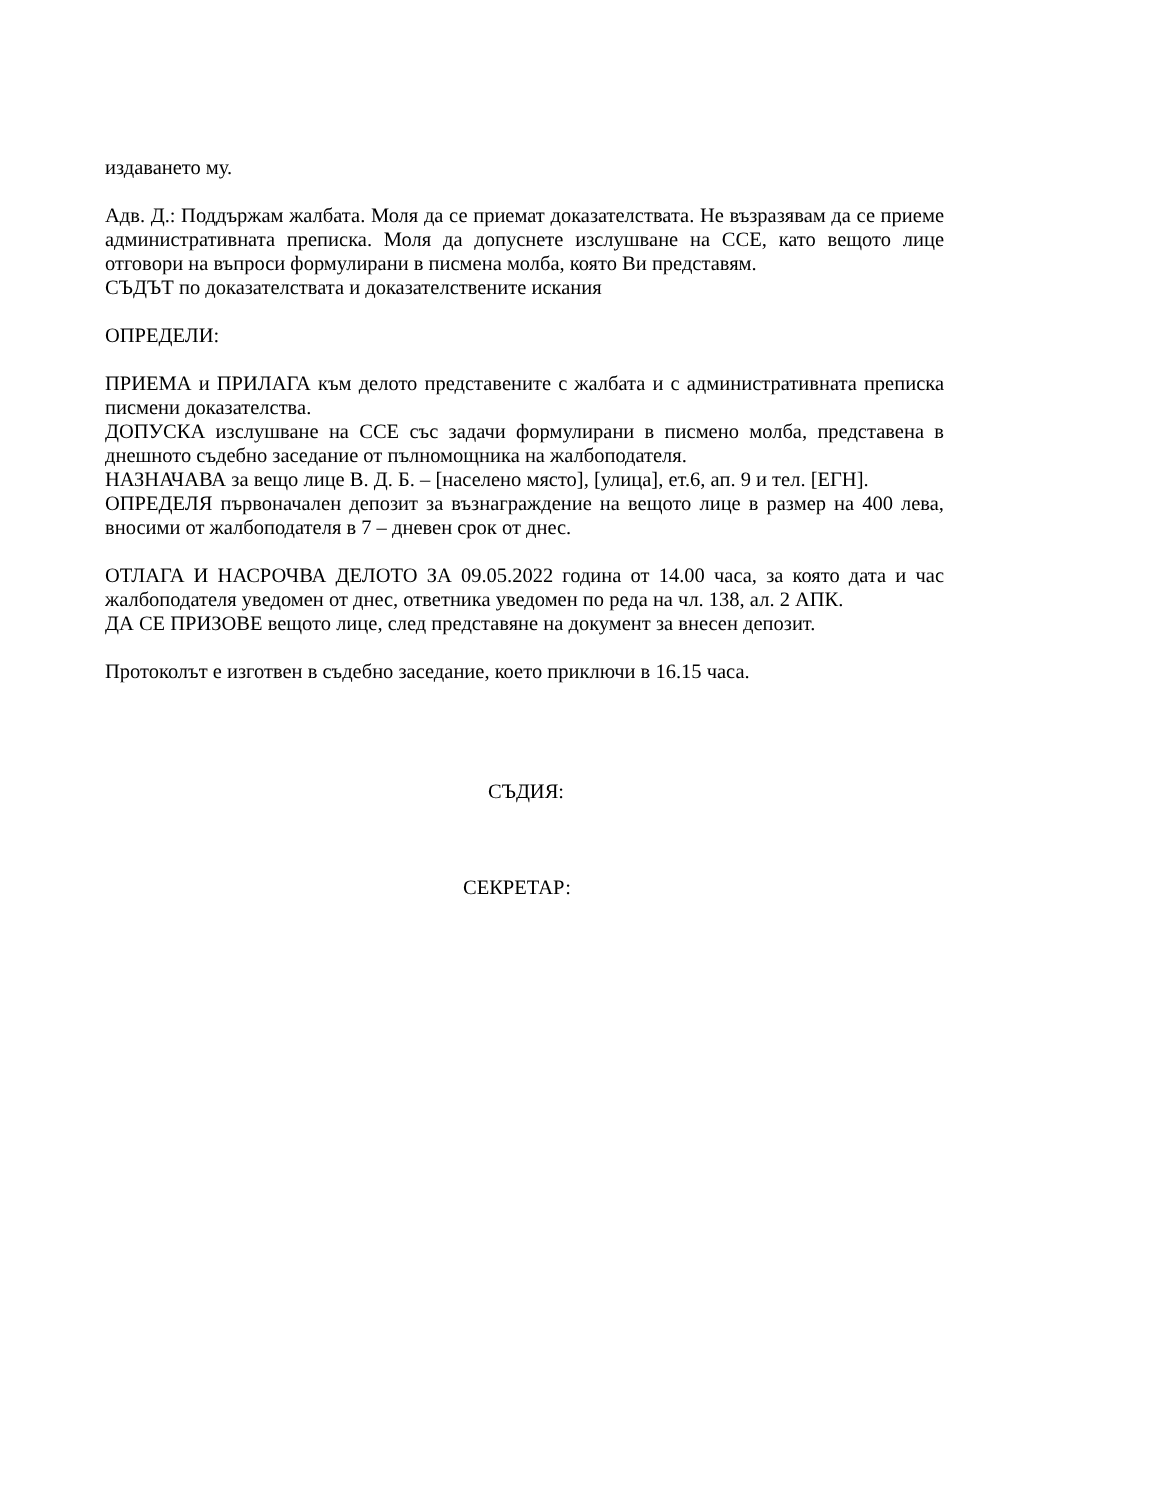издаването му.
Адв. Д.: Поддържам жалбата. Моля да се приемат доказателствата. Не възразявам да се приеме административната преписка. Моля да допуснете изслушване на ССЕ, като вещото лице отговори на въпроси формулирани в писмена молба, която Ви представям.
СЪДЪТ по доказателствата и доказателствените искания
ОПРЕДЕЛИ:
ПРИЕМА и ПРИЛАГА към делото представените с жалбата и с административната преписка писмени доказателства.
ДОПУСКА изслушване на ССЕ със задачи формулирани в писмено молба, представена в днешното съдебно заседание от пълномощника на жалбоподателя.
НАЗНАЧАВА за вещо лице В. Д. Б. – [населено място], [улица], ет.6, ап. 9 и тел. [ЕГН].
ОПРЕДЕЛЯ първоначален депозит за възнаграждение на вещото лице в размер на 400 лева, вносими от жалбоподателя в 7 – дневен срок от днес.
ОТЛАГА И НАСРОЧВА ДЕЛОТО ЗА 09.05.2022 година от 14.00 часа, за която дата и час жалбоподателя уведомен от днес, ответника уведомен по реда на чл. 138, ал. 2 АПК.
ДА СЕ ПРИЗОВЕ вещото лице, след представяне на документ за внесен депозит.
Протоколът е изготвен в съдебно заседание, което приключи в 16.15 часа.
СЪДИЯ:
СЕКРЕТАР: